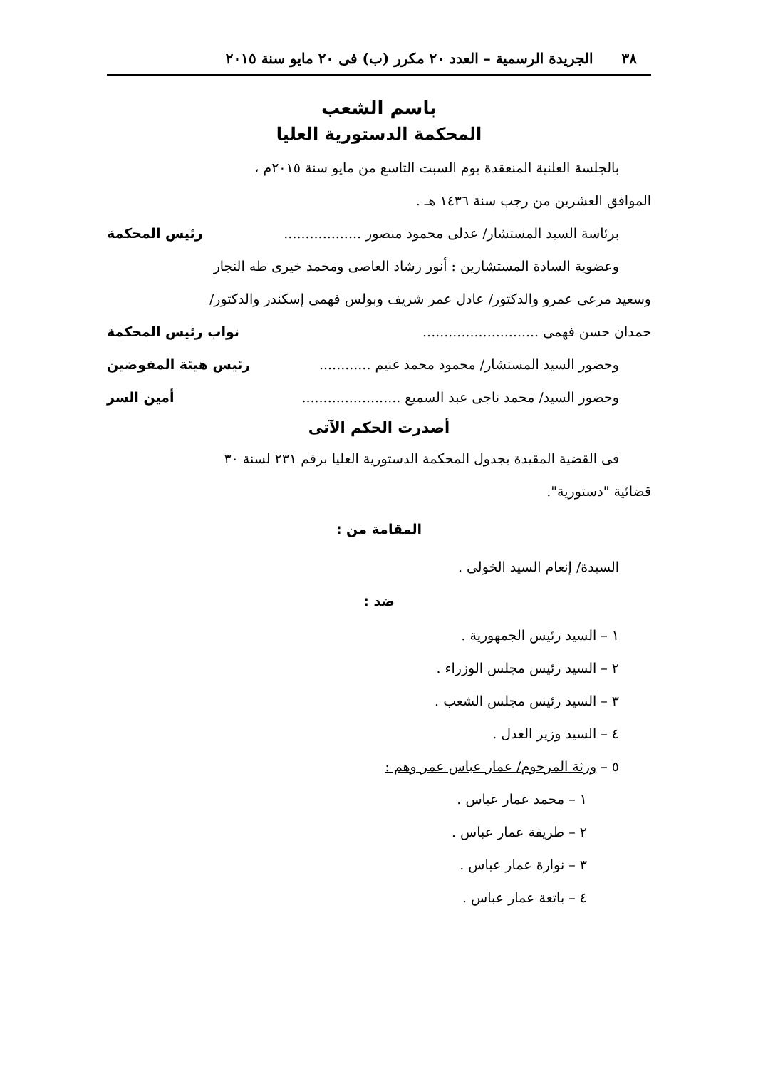٣٨ الجريدة الرسمية – العدد ٢٠ مكرر (ب) فى ٢٠ مايو سنة ٢٠١٥
باسم الشعب
المحكمة الدستورية العليا
بالجلسة العلنية المنعقدة يوم السبت التاسع من مايو سنة ٢٠١٥م ،
الموافق العشرين من رجب سنة ١٤٣٦ هـ .
برئاسة السيد المستشار/ عدلى محمود منصور .................. رئيس المحكمة
وعضوية السادة المستشارين : أنور رشاد العاصى ومحمد خيرى طه النجار
وسعيد مرعى عمرو والدكتور/ عادل عمر شريف وبولس فهمى إسكندر والدكتور/
حمدان حسن فهمى ........................... نواب رئيس المحكمة
وحضور السيد المستشار/ محمود محمد غنيم ............ رئيس هيئة المفوضين
وحضور السيد/ محمد ناجى عبد السميع ....................... أمين السر
أصدرت الحكم الآتى
فى القضية المقيدة بجدول المحكمة الدستورية العليا برقم ٢٣١ لسنة ٣٠
قضائية "دستورية".
المقامة من :
السيدة/ إنعام السيد الخولى .
ضد :
١ – السيد رئيس الجمهورية .
٢ – السيد رئيس مجلس الوزراء .
٣ – السيد رئيس مجلس الشعب .
٤ – السيد وزير العدل .
٥ – ورثة المرحوم/ عمار عباس عمر وهم :
١ – محمد عمار عباس .
٢ – طريفة عمار عباس .
٣ – نوارة عمار عباس .
٤ – باتعة عمار عباس .